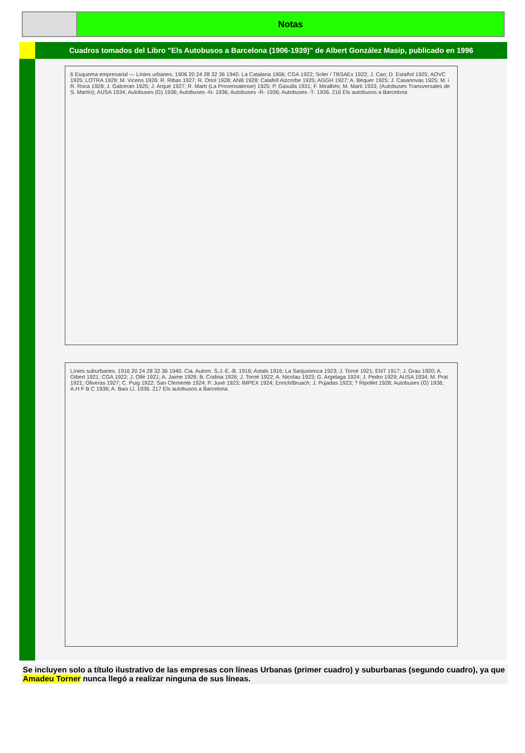Notas
Cuadros tomados del Libro "Els Autobusos a Barcelona (1906-1939)" de Albert González Masip, publicado en 1996
6 Esquema empresarial — Línies urbanes. 1906 20 24 28 32 36 1940. La Catalana 1906; CGA 1922; Soler / TBSAEx 1922; J. Cao; D. Estañol 1925; AOVC 1925; LOTRA 1929; M. Vicens 1926; R. Ribas 1927; R. Oriol 1928; ANB 1928; Calafell Aizcorbe 1925; AGGH 1927; A. Béquer 1925; J. Casanovas 1925; M. i R. Roca 1928; J. Galceran 1925; J. Arqué 1927; R. Martí (La Provensalense) 1925; P. Gasulla 1931; F. Miralbés; M. Martí 1933; (Autobuses Transversales de S. Martín); AUSA 1934; Autobuses (G) 1936; Autobuses -N- 1936; Autobuses -R- 1936; Autobuses -T- 1936. 216 Els autobusos a Barcelona
Línies suburbanes. 1916 20 24 28 32 36 1940. Cia. Autom. S.J.-E.-B. 1916; Astals 1916; La Sanjustenca 1923; J. Torné 1921; ENT 1917; J. Grau 1920; A. Gibert 1921; CGA 1922; J. Ollé 1921; A. Jaime 1926; B. Codina 1926; J. Torné 1922; A. Nicolau 1923; G. Argelaga 1924; J. Pedro 1929; AUSA 1934; M. Prat 1921; Oliveras 1927; C. Puig 1922; San Clemente 1924; P. Juvé 1923; IMPEX 1924; Enrich/Bruach; J. Pujadas 1923; ? Ripollet 1928; Autobuses (G) 1936; A.H F B C 1936; A. Baix Ll. 1936. 217 Els autobusos a Barcelona
Se incluyen solo a título ilustrativo de las empresas con líneas Urbanas (primer cuadro) y suburbanas (segundo cuadro), ya que Amadeu Torner nunca llegó a realizar ninguna de sus líneas.